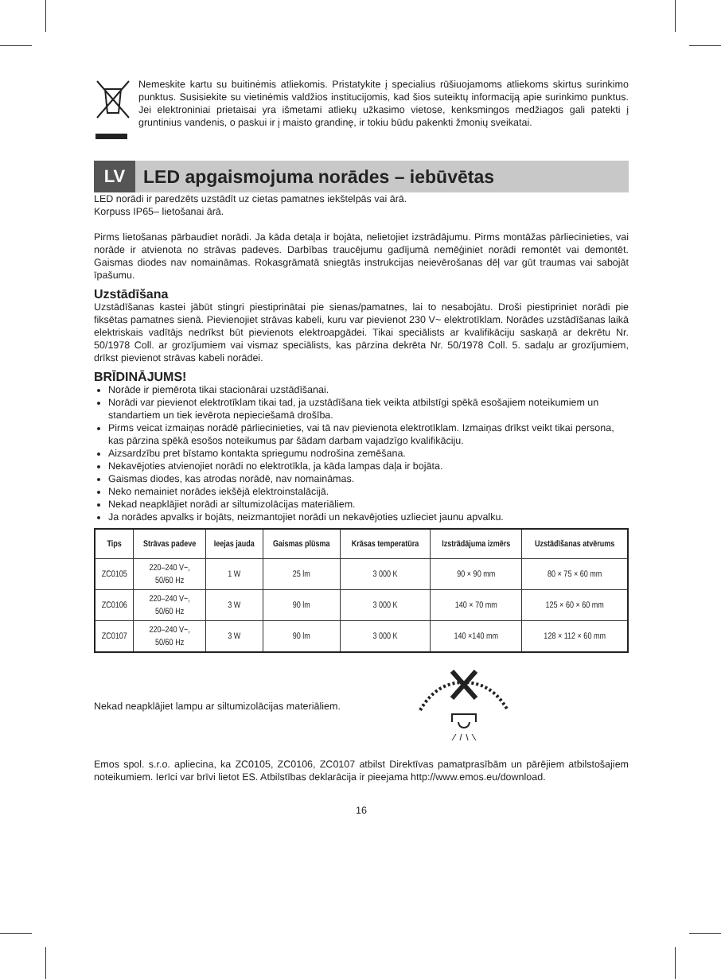Nemeskite kartu su buitinėmis atliekomis. Pristatykite į specialius rūšiuojamoms atliekoms skirtus surinkimo punktus. Susisiekite su vietinėmis valdžios institucijomis, kad šios suteiktų informaciją apie surinkimo punktus. Jei elektroniniai prietaisai yra išmetami atliekų užkasimo vietose, kenksmingos medžiagos gali patekti į gruntinius vandenis, o paskui ir į maisto grandinę, ir tokiu būdu pakenkti žmonių sveikatai.
LV
LED apgaismojuma norādes – iebūvētas
LED norādi ir paredzēts uzstādīt uz cietas pamatnes iekštelpās vai ārā.
Korpuss IP65– lietošanai ārā.
Pirms lietošanas pārbaudiet norādi. Ja kāda detaļa ir bojāta, nelietojiet izstrādājumu. Pirms montāžas pārliecinieties, vai norāde ir atvienota no strāvas padeves. Darbības traucējumu gadījumā nemēģiniet norādi remontēt vai demontēt. Gaismas diodes nav nomaināmas. Rokasgrāmatā sniegtās instrukcijas neievērošanas dēļ var gūt traumas vai sabojāt īpašumu.
Uzstādīšana
Uzstādīšanas kastei jābūt stingri piestiprinātai pie sienas/pamatnes, lai to nesabojātu. Droši piestipriniet norādi pie fiksētas pamatnes sienā. Pievienojiet strāvas kabeli, kuru var pievienot 230 V~ elektrotīklam. Norādes uzstādīšanas laikā elektriskais vadītājs nedrīkst būt pievienots elektroapgādei. Tikai speciālists ar kvalifikāciju saskaņā ar dekrētu Nr. 50/1978 Coll. ar grozījumiem vai vismaz speciālists, kas pārzina dekrēta Nr. 50/1978 Coll. 5. sadaļu ar grozījumiem, drīkst pievienot strāvas kabeli norādei.
BRĪDINĀJUMS!
Norāde ir piemērota tikai stacionārai uzstādīšanai.
Norādi var pievienot elektrotīklam tikai tad, ja uzstādīšana tiek veikta atbilstīgi spēkā esošajiem noteikumiem un standartiem un tiek ievērota nepieciešamā drošība.
Pirms veicat izmaiņas norādē pārliecinieties, vai tā nav pievienota elektrotīklam. Izmaiņas drīkst veikt tikai persona, kas pārzina spēkā esošos noteikumus par šādam darbam vajadzīgo kvalifikāciju.
Aizsardzību pret bīstamo kontakta spriegumu nodrošina zemēšana.
Nekavējoties atvienojiet norādi no elektrotīkla, ja kāda lampas daļa ir bojāta.
Gaismas diodes, kas atrodas norādē, nav nomaināmas.
Neko nemainiet norādes iekšējā elektroinstalācijā.
Nekad neapklājiet norādi ar siltumizolācijas materiāliem.
Ja norādes apvalks ir bojāts, neizmantojiet norādi un nekavējoties uzlieciet jaunu apvalku.
| Tips | Strāvas padeve | Ieejas jauda | Gaismas plūsma | Krāsas temperatūra | Izstrādājuma izmērs | Uzstādīšanas atvērums |
| --- | --- | --- | --- | --- | --- | --- |
| ZC0105 | 220–240 V~, 50/60 Hz | 1 W | 25 lm | 3 000 K | 90 × 90 mm | 80 × 75 × 60 mm |
| ZC0106 | 220–240 V~, 50/60 Hz | 3 W | 90 lm | 3 000 K | 140 × 70 mm | 125 × 60 × 60 mm |
| ZC0107 | 220–240 V~, 50/60 Hz | 3 W | 90 lm | 3 000 K | 140 ×140 mm | 128 × 112 × 60 mm |
Nekad neapklājiet lampu ar siltumizolācijas materiāliem.
Emos spol. s.r.o. apliecina, ka ZC0105, ZC0106, ZC0107 atbilst Direktīvas pamatprasībām un pārējiem atbilstošajiem noteikumiem. Ierīci var brīvi lietot ES. Atbilstības deklarācija ir pieejama http://www.emos.eu/download.
16